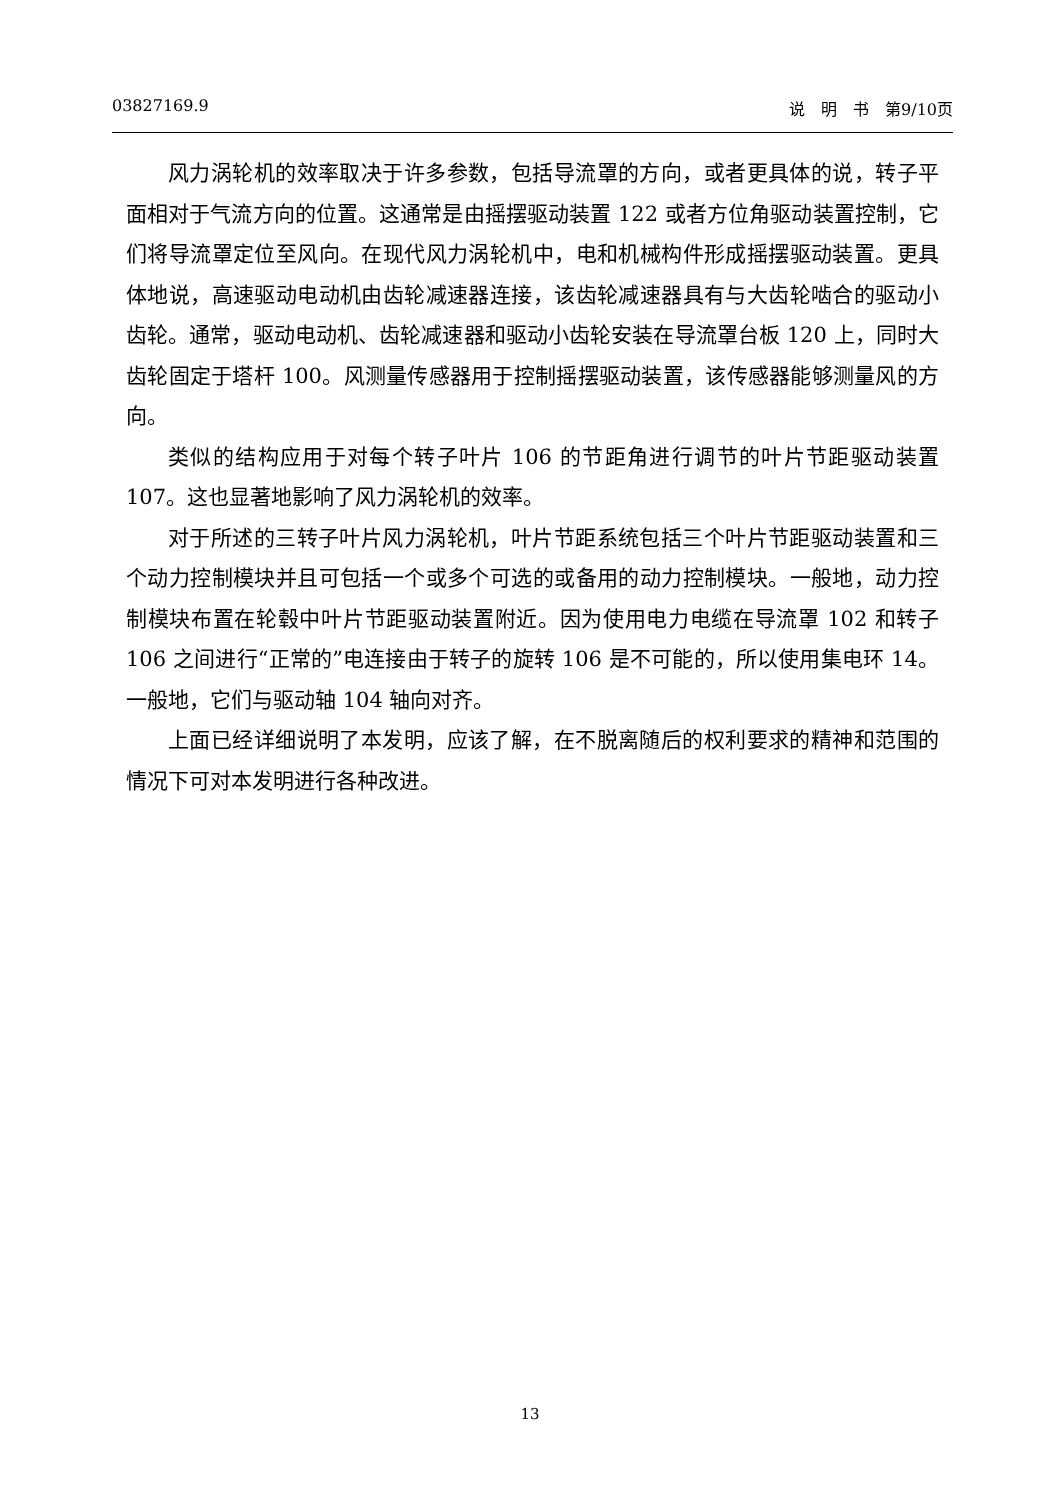03827169.9 说　明　书　第9/10页
风力涡轮机的效率取决于许多参数，包括导流罩的方向，或者更具体的说，转子平面相对于气流方向的位置。这通常是由摇摆驱动装置 122 或者方位角驱动装置控制，它们将导流罩定位至风向。在现代风力涡轮机中，电和机械构件形成摇摆驱动装置。更具体地说，高速驱动电动机由齿轮减速器连接，该齿轮减速器具有与大齿轮啮合的驱动小齿轮。通常，驱动电动机、齿轮减速器和驱动小齿轮安装在导流罩台板 120 上，同时大齿轮固定于塔杆 100。风测量传感器用于控制摇摆驱动装置，该传感器能够测量风的方向。
类似的结构应用于对每个转子叶片 106 的节距角进行调节的叶片节距驱动装置 107。这也显著地影响了风力涡轮机的效率。
对于所述的三转子叶片风力涡轮机，叶片节距系统包括三个叶片节距驱动装置和三个动力控制模块并且可包括一个或多个可选的或备用的动力控制模块。一般地，动力控制模块布置在轮毂中叶片节距驱动装置附近。因为使用电力电缆在导流罩 102 和转子 106 之间进行“正常的”电连接由于转子的旋转 106 是不可能的，所以使用集电环 14。一般地，它们与驱动轴 104 轴向对齐。
上面已经详细说明了本发明，应该了解，在不脱离随后的权利要求的精神和范围的情况下可对本发明进行各种改进。
13